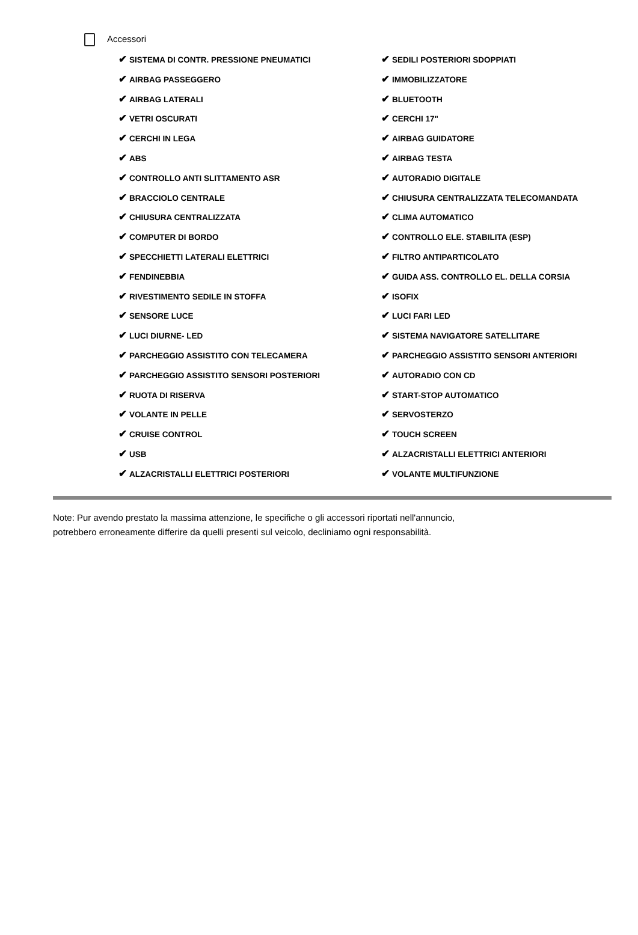Accessori
✔ SISTEMA DI CONTR. PRESSIONE PNEUMATICI
✔ SEDILI POSTERIORI SDOPPIATI
✔ AIRBAG PASSEGGERO
✔ IMMOBILIZZATORE
✔ AIRBAG LATERALI
✔ BLUETOOTH
✔ VETRI OSCURATI
✔ CERCHI 17"
✔ CERCHI IN LEGA
✔ AIRBAG GUIDATORE
✔ ABS
✔ AIRBAG TESTA
✔ CONTROLLO ANTI SLITTAMENTO ASR
✔ AUTORADIO DIGITALE
✔ BRACCIOLO CENTRALE
✔ CHIUSURA CENTRALIZZATA TELECOMANDATA
✔ CHIUSURA CENTRALIZZATA
✔ CLIMA AUTOMATICO
✔ COMPUTER DI BORDO
✔ CONTROLLO ELE. STABILITA (ESP)
✔ SPECCHIETTI LATERALI ELETTRICI
✔ FILTRO ANTIPARTICOLATO
✔ FENDINEBBIA
✔ GUIDA ASS. CONTROLLO EL. DELLA CORSIA
✔ RIVESTIMENTO SEDILE IN STOFFA
✔ ISOFIX
✔ SENSORE LUCE
✔ LUCI FARI LED
✔ LUCI DIURNE- LED
✔ SISTEMA NAVIGATORE SATELLITARE
✔ PARCHEGGIO ASSISTITO CON TELECAMERA
✔ PARCHEGGIO ASSISTITO SENSORI ANTERIORI
✔ PARCHEGGIO ASSISTITO SENSORI POSTERIORI
✔ AUTORADIO CON CD
✔ RUOTA DI RISERVA
✔ START-STOP AUTOMATICO
✔ VOLANTE IN PELLE
✔ SERVOSTERZO
✔ CRUISE CONTROL
✔ TOUCH SCREEN
✔ USB
✔ ALZACRISTALLI ELETTRICI ANTERIORI
✔ ALZACRISTALLI ELETTRICI POSTERIORI
✔ VOLANTE MULTIFUNZIONE
Note: Pur avendo prestato la massima attenzione, le specifiche o gli accessori riportati nell'annuncio,
potrebbero erroneamente differire da quelli presenti sul veicolo, decliniamo ogni responsabilità.